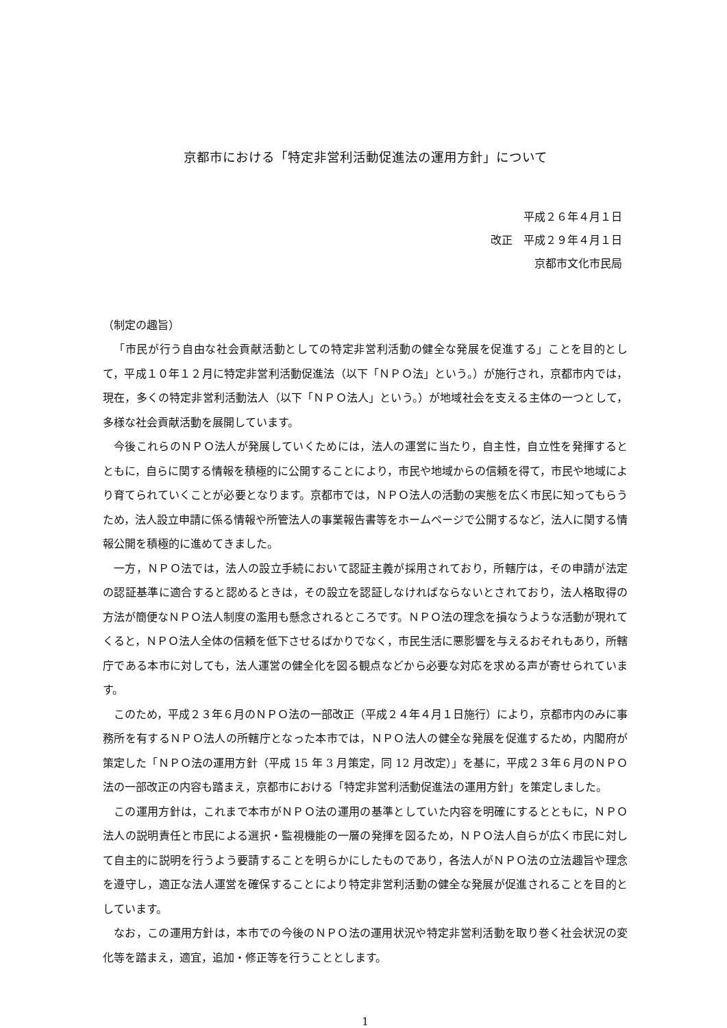京都市における「特定非営利活動促進法の運用方針」について
平成２６年４月１日
改正　平成２９年４月１日
京都市文化市民局
（制定の趣旨）
「市民が行う自由な社会貢献活動としての特定非営利活動の健全な発展を促進する」ことを目的として，平成１０年１２月に特定非営利活動促進法（以下「ＮＰＯ法」という。）が施行され，京都市内では，現在，多くの特定非営利活動法人（以下「ＮＰＯ法人」という。）が地域社会を支える主体の一つとして，多様な社会貢献活動を展開しています。
今後これらのＮＰＯ法人が発展していくためには，法人の運営に当たり，自主性，自立性を発揮するとともに，自らに関する情報を積極的に公開することにより，市民や地域からの信頼を得て，市民や地域により育てられていくことが必要となります。京都市では，ＮＰＯ法人の活動の実態を広く市民に知ってもらうため，法人設立申請に係る情報や所管法人の事業報告書等をホームページで公開するなど，法人に関する情報公開を積極的に進めてきました。
一方，ＮＰＯ法では，法人の設立手続において認証主義が採用されており，所轄庁は，その申請が法定の認証基準に適合すると認めるときは，その設立を認証しなければならないとされており，法人格取得の方法が簡便なＮＰＯ法人制度の濫用も懸念されるところです。ＮＰＯ法の理念を損なうような活動が現れてくると，ＮＰＯ法人全体の信頼を低下させるばかりでなく，市民生活に悪影響を与えるおそれもあり，所轄庁である本市に対しても，法人運営の健全化を図る観点などから必要な対応を求める声が寄せられています。
このため，平成２３年６月のＮＰＯ法の一部改正（平成２４年４月１日施行）により，京都市内のみに事務所を有するＮＰＯ法人の所轄庁となった本市では，ＮＰＯ法人の健全な発展を促進するため，内閣府が策定した「ＮＰＯ法の運用方針（平成 15 年 3 月策定，同 12 月改定）」を基に，平成２３年６月のＮＰＯ法の一部改正の内容も踏まえ，京都市における「特定非営利活動促進法の運用方針」を策定しました。
この運用方針は，これまで本市がＮＰＯ法の運用の基準としていた内容を明確にするとともに，ＮＰＯ法人の説明責任と市民による選択・監視機能の一層の発揮を図るため，ＮＰＯ法人自らが広く市民に対して自主的に説明を行うよう要請することを明らかにしたものであり，各法人がＮＰＯ法の立法趣旨や理念を遵守し，適正な法人運営を確保することにより特定非営利活動の健全な発展が促進されることを目的としています。
なお，この運用方針は，本市での今後のＮＰＯ法の運用状況や特定非営利活動を取り巻く社会状況の変化等を踏まえ，適宜，追加・修正等を行うこととします。
1